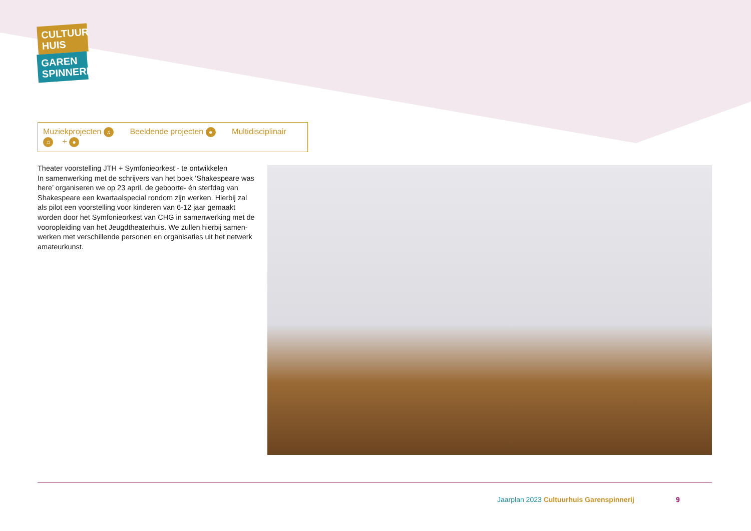CULTUUR
HUIS
GAREN
SPINNERIJ
Muziekprojecten ♫ Beeldende projecten ● Multidisciplinair ♫ + ●
Theater voorstelling JTH + Symfonieorkest - te ontwikkelen
In samenwerking met de schrijvers van het boek ‘Shakespeare was here’ organiseren we op 23 april, de geboorte- én sterfdag van Shakespeare een kwartaalspecial rondom zijn werken. Hierbij zal als pilot een voorstelling voor kinderen van 6-12 jaar gemaakt worden door het Symfonieorkest van CHG in samenwerking met de vooropleiding van het Jeugdtheaterhuis. We zullen hierbij samen-werken met verschillende personen en organisaties uit het netwerk amateurkunst.
Jaarplan 2023 Cultuurhuis Garenspinnerij
9